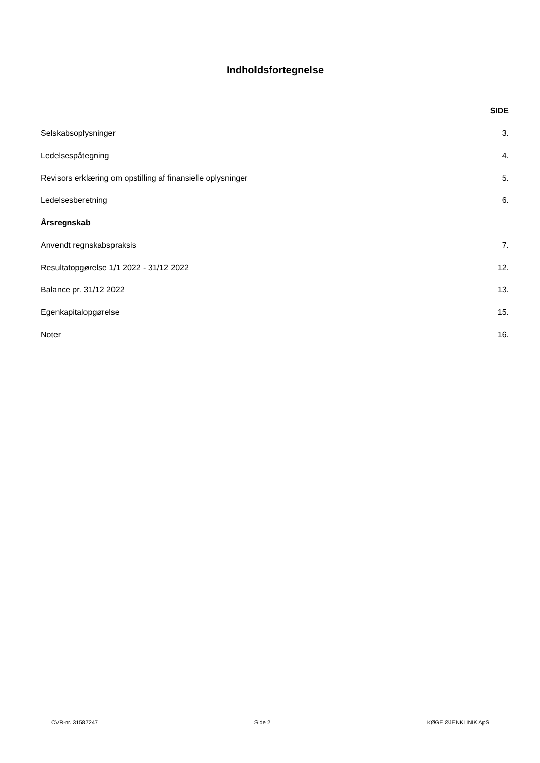Indholdsfortegnelse
SIDE
Selskabsoplysninger 3.
Ledelsespåtegning 4.
Revisors erklæring om opstilling af finansielle oplysninger 5.
Ledelsesberetning 6.
Årsregnskab
Anvendt regnskabspraksis 7.
Resultatopgørelse 1/1 2022 - 31/12 2022 12.
Balance pr. 31/12 2022 13.
Egenkapitalopgørelse 15.
Noter 16.
CVR-nr. 31587247 Side 2 KØGE ØJENKLINIK ApS